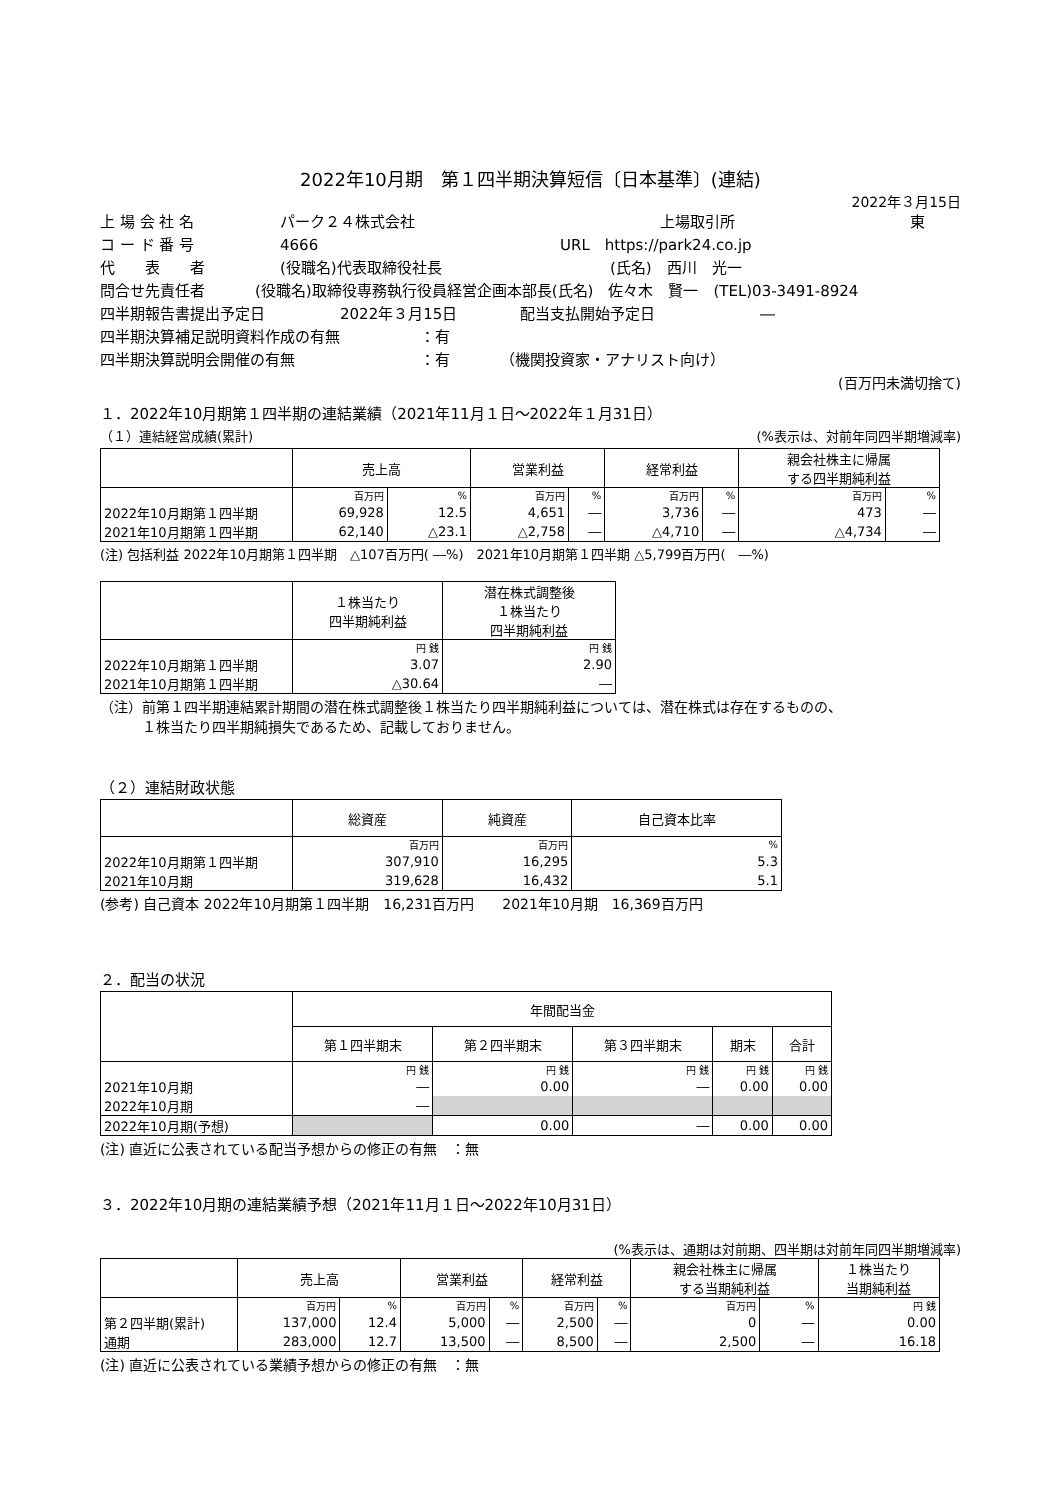2022年10月期　第１四半期決算短信〔日本基準〕(連結)
2022年３月15日
上 場 会 社 名 パーク２４株式会社 上場取引所 東
コ ー ド 番 号 4666 URL　https://park24.co.jp
代　　表　　者 (役職名)代表取締役社長 (氏名)　西川　光一
問合せ先責任者 (役職名)取締役専務執行役員経営企画本部長(氏名)　佐々木　賢一　(TEL)03-3491-8924
四半期報告書提出予定日 2022年３月15日 配当支払開始予定日 ―
四半期決算補足説明資料作成の有無 ：有
四半期決算説明会開催の有無 ：有 （機関投資家・アナリスト向け）
(百万円未満切捨て)
１．2022年10月期第１四半期の連結業績（2021年11月１日～2022年１月31日）
（１）連結経営成績(累計) (%表示は、対前年同四半期増減率)
| | 売上高 | | 営業利益 | | 経常利益 | | 親会社株主に帰属 する四半期純利益 | |
| --- | --- | --- | --- | --- | --- | --- | --- | --- |
| | 百万円 | % | 百万円 | % | 百万円 | % | 百万円 | % |
| 2022年10月期第１四半期 | 69,928 | 12.5 | 4,651 | ― | 3,736 | ― | 473 | ― |
| 2021年10月期第１四半期 | 62,140 | △23.1 | △2,758 | ― | △4,710 | ― | △4,734 | ― |
(注) 包括利益 2022年10月期第１四半期　△107百万円( ―%)　2021年10月期第１四半期 △5,799百万円(　―%)
| | １株当たり 四半期純利益 | 潜在株式調整後 １株当たり 四半期純利益 |
| --- | --- | --- |
| | 円 銭 | 円 銭 |
| 2022年10月期第１四半期 | 3.07 | 2.90 |
| 2021年10月期第１四半期 | △30.64 | ― |
（注）前第１四半期連結累計期間の潜在株式調整後１株当たり四半期純利益については、潜在株式は存在するものの、
　　　１株当たり四半期純損失であるため、記載しておりません。
（２）連結財政状態
| | 総資産 | 純資産 | 自己資本比率 |
| --- | --- | --- | --- |
| | 百万円 | 百万円 | % |
| 2022年10月期第１四半期 | 307,910 | 16,295 | 5.3 |
| 2021年10月期 | 319,628 | 16,432 | 5.1 |
(参考) 自己資本 2022年10月期第１四半期　16,231百万円　　2021年10月期　16,369百万円
２．配当の状況
| | 年間配当金 | | | | |
| --- | --- | --- | --- | --- | --- |
| | 第１四半期末 | 第２四半期末 | 第３四半期末 | 期末 | 合計 |
| | 円 銭 | 円 銭 | 円 銭 | 円 銭 | 円 銭 |
| 2021年10月期 | ― | 0.00 | ― | 0.00 | 0.00 |
| 2022年10月期 | ― | | | | |
| 2022年10月期(予想) | | 0.00 | ― | 0.00 | 0.00 |
(注) 直近に公表されている配当予想からの修正の有無　：無
３．2022年10月期の連結業績予想（2021年11月１日～2022年10月31日）
(%表示は、通期は対前期、四半期は対前年同四半期増減率)
| | 売上高 | | 営業利益 | | 経常利益 | | 親会社株主に帰属 する当期純利益 | | １株当たり 当期純利益 |
| --- | --- | --- | --- | --- | --- | --- | --- | --- | --- |
| | 百万円 | % | 百万円 | % | 百万円 | % | 百万円 | % | 円 銭 |
| 第２四半期(累計) | 137,000 | 12.4 | 5,000 | ― | 2,500 | ― | 0 | ― | 0.00 |
| 通期 | 283,000 | 12.7 | 13,500 | ― | 8,500 | ― | 2,500 | ― | 16.18 |
(注) 直近に公表されている業績予想からの修正の有無　：無